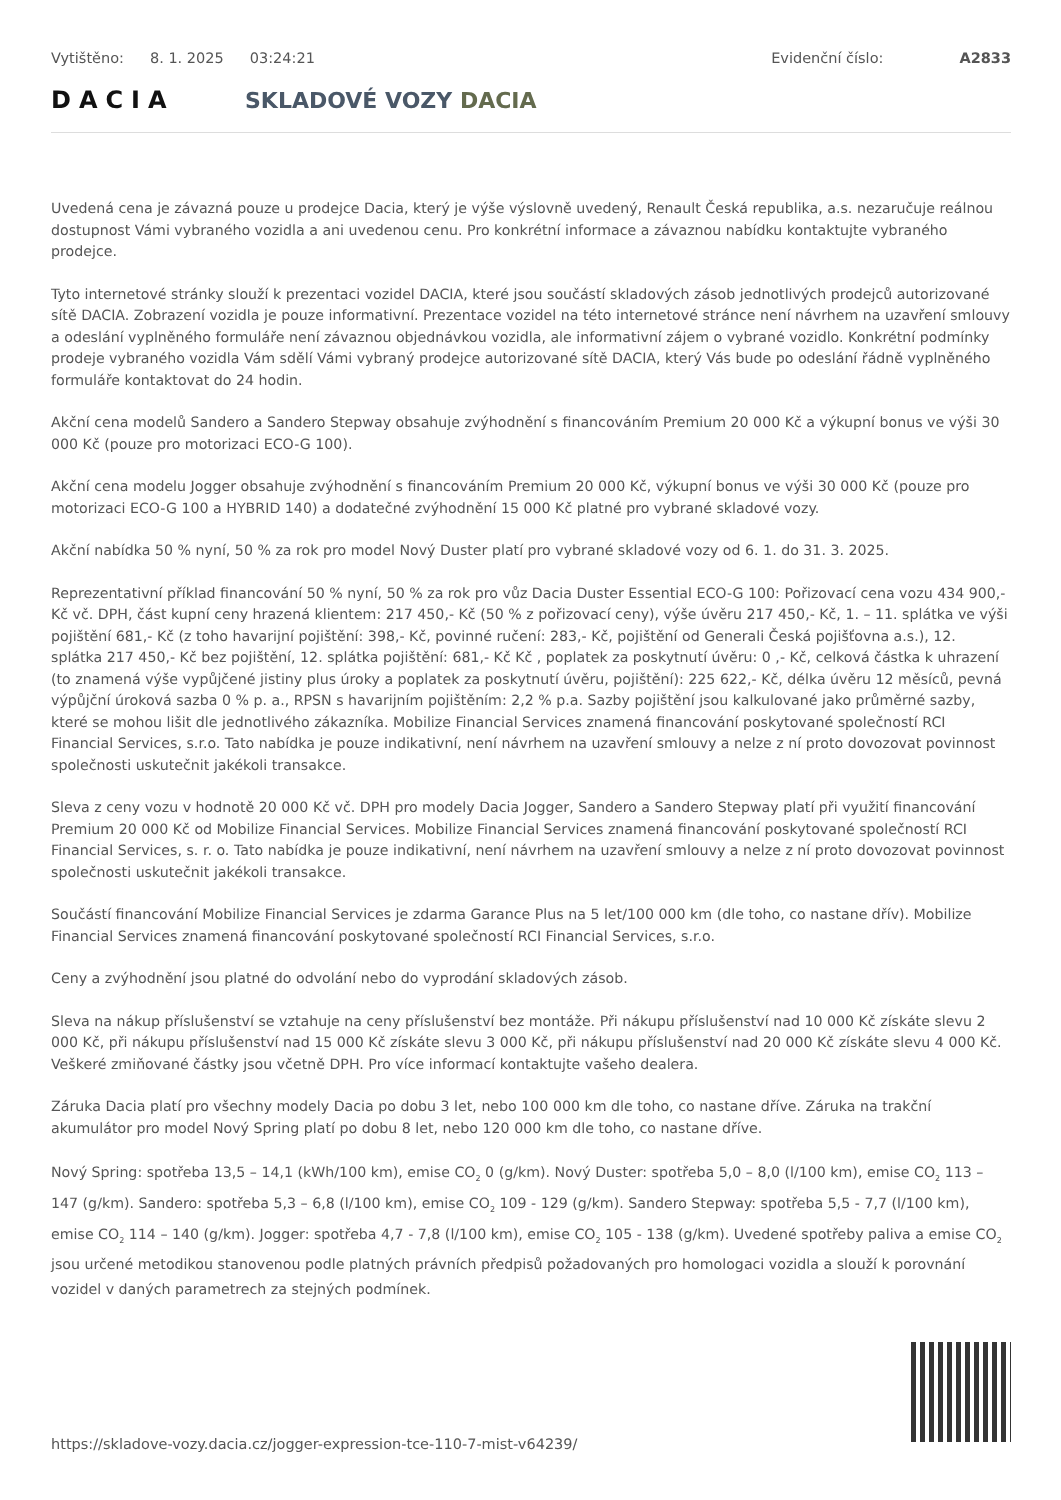Vytištěno: 8. 1. 2025 03:24:21 Evidenční číslo: A2833
DACIA SKLADOVÉ VOZY DACIA
Uvedená cena je závazná pouze u prodejce Dacia, který je výše výslovně uvedený, Renault Česká republika, a.s. nezaručuje reálnou dostupnost Vámi vybraného vozidla a ani uvedenou cenu. Pro konkrétní informace a závaznou nabídku kontaktujte vybraného prodejce.
Tyto internetové stránky slouží k prezentaci vozidel DACIA, které jsou součástí skladových zásob jednotlivých prodejců autorizované sítě DACIA. Zobrazení vozidla je pouze informativní. Prezentace vozidel na této internetové stránce není návrhem na uzavření smlouvy a odeslání vyplněného formuláře není závaznou objednávkou vozidla, ale informativní zájem o vybrané vozidlo. Konkrétní podmínky prodeje vybraného vozidla Vám sdělí Vámi vybraný prodejce autorizované sítě DACIA, který Vás bude po odeslání řádně vyplněného formuláře kontaktovat do 24 hodin.
Akční cena modelů Sandero a Sandero Stepway obsahuje zvýhodnění s financováním Premium 20 000 Kč a výkupní bonus ve výši 30 000 Kč (pouze pro motorizaci ECO-G 100).
Akční cena modelu Jogger obsahuje zvýhodnění s financováním Premium 20 000 Kč, výkupní bonus ve výši 30 000 Kč (pouze pro motorizaci ECO-G 100 a HYBRID 140) a dodatečné zvýhodnění 15 000 Kč platné pro vybrané skladové vozy.
Akční nabídka 50 % nyní, 50 % za rok pro model Nový Duster platí pro vybrané skladové vozy od 6. 1. do 31. 3. 2025.
Reprezentativní příklad financování 50 % nyní, 50 % za rok pro vůz Dacia Duster Essential ECO-G 100: Pořizovací cena vozu 434 900,- Kč vč. DPH, část kupní ceny hrazená klientem: 217 450,- Kč (50 % z pořizovací ceny), výše úvěru 217 450,- Kč, 1. – 11. splátka ve výši pojištění 681,- Kč (z toho havarijní pojištění: 398,- Kč, povinné ručení: 283,- Kč, pojištění od Generali Česká pojišťovna a.s.), 12. splátka 217 450,- Kč bez pojištění, 12. splátka pojištění: 681,- Kč Kč , poplatek za poskytnutí úvěru: 0 ,- Kč, celková částka k uhrazení (to znamená výše vypůjčené jistiny plus úroky a poplatek za poskytnutí úvěru, pojištění): 225 622,- Kč, délka úvěru 12 měsíců, pevná výpůjční úroková sazba 0 % p. a., RPSN s havarijním pojištěním: 2,2 % p.a. Sazby pojištění jsou kalkulované jako průměrné sazby, které se mohou lišit dle jednotlivého zákazníka. Mobilize Financial Services znamená financování poskytované společností RCI Financial Services, s.r.o. Tato nabídka je pouze indikativní, není návrhem na uzavření smlouvy a nelze z ní proto dovozovat povinnost společnosti uskutečnit jakékoli transakce.
Sleva z ceny vozu v hodnotě 20 000 Kč vč. DPH pro modely Dacia Jogger, Sandero a Sandero Stepway platí při využití financování Premium 20 000 Kč od Mobilize Financial Services. Mobilize Financial Services znamená financování poskytované společností RCI Financial Services, s. r. o. Tato nabídka je pouze indikativní, není návrhem na uzavření smlouvy a nelze z ní proto dovozovat povinnost společnosti uskutečnit jakékoli transakce.
Součástí financování Mobilize Financial Services je zdarma Garance Plus na 5 let/100 000 km (dle toho, co nastane dřív). Mobilize Financial Services znamená financování poskytované společností RCI Financial Services, s.r.o.
Ceny a zvýhodnění jsou platné do odvolání nebo do vyprodání skladových zásob.
Sleva na nákup příslušenství se vztahuje na ceny příslušenství bez montáže. Při nákupu příslušenství nad 10 000 Kč získáte slevu 2 000 Kč, při nákupu příslušenství nad 15 000 Kč získáte slevu 3 000 Kč, při nákupu příslušenství nad 20 000 Kč získáte slevu 4 000 Kč. Veškeré zmiňované částky jsou včetně DPH. Pro více informací kontaktujte vašeho dealera.
Záruka Dacia platí pro všechny modely Dacia po dobu 3 let, nebo 100 000 km dle toho, co nastane dříve. Záruka na trakční akumulátor pro model Nový Spring platí po dobu 8 let, nebo 120 000 km dle toho, co nastane dříve.
Nový Spring: spotřeba 13,5 – 14,1 (kWh/100 km), emise CO<sub>2</sub> 0 (g/km). Nový Duster: spotřeba 5,0 – 8,0 (l/100 km), emise CO<sub>2</sub> 113 – 147 (g/km). Sandero: spotřeba 5,3 – 6,8 (l/100 km), emise CO<sub>2</sub> 109 - 129 (g/km). Sandero Stepway: spotřeba 5,5 - 7,7 (l/100 km), emise CO<sub>2</sub> 114 – 140 (g/km). Jogger: spotřeba 4,7 - 7,8 (l/100 km), emise CO<sub>2</sub> 105 - 138 (g/km). Uvedené spotřeby paliva a emise CO<sub>2</sub> jsou určené metodikou stanovenou podle platných právních předpisů požadovaných pro homologaci vozidla a slouží k porovnání vozidel v daných parametrech za stejných podmínek.
https://skladove-vozy.dacia.cz/jogger-expression-tce-110-7-mist-v64239/